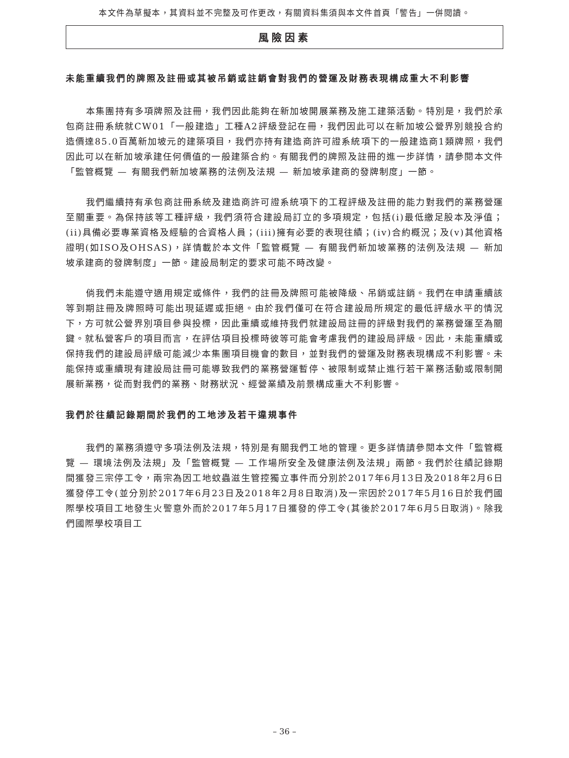本文件為草擬本，其資料並不完整及可作更改，有關資料集須與本文件首頁「警告」一併閱讀。
風險因素
未能重續我們的牌照及註冊或其被吊銷或註銷會對我們的營運及財務表現構成重大不利影響
本集團持有多項牌照及註冊，我們因此能夠在新加坡開展業務及施工建築活動。特別是，我們於承包商註冊系統就CW01「一般建造」工種A2評級登記在冊，我們因此可以在新加坡公營界別競投合約造價達85.0百萬新加坡元的建築項目，我們亦持有建造商許可證系統項下的一般建造商1類牌照，我們因此可以在新加坡承建任何價值的一般建築合約。有關我們的牌照及註冊的進一步詳情，請參閱本文件「監管概覽 — 有關我們新加坡業務的法例及法規 — 新加坡承建商的發牌制度」一節。
我們繼續持有承包商註冊系統及建造商許可證系統項下的工程評級及註冊的能力對我們的業務營運至關重要。為保持該等工種評級，我們須符合建設局訂立的多項規定，包括(i)最低繳足股本及淨值；(ii)具備必要專業資格及經驗的合資格人員；(iii)擁有必要的表現往績；(iv)合約概況；及(v)其他資格證明(如ISO及OHSAS)，詳情載於本文件「監管概覽 — 有關我們新加坡業務的法例及法規 — 新加坡承建商的發牌制度」一節。建設局制定的要求可能不時改變。
倘我們未能遵守適用規定或條件，我們的註冊及牌照可能被降級、吊銷或註銷。我們在申請重續該等到期註冊及牌照時可能出現延遲或拒絕。由於我們僅可在符合建設局所規定的最低評級水平的情況下，方可就公營界別項目參與投標，因此重續或維持我們就建設局註冊的評級對我們的業務營運至為關鍵。就私營客戶的項目而言，在評估項目投標時彼等可能會考慮我們的建設局評級。因此，未能重續或保持我們的建設局評級可能減少本集團項目機會的數目，並對我們的營運及財務表現構成不利影響。未能保持或重續現有建設局註冊可能導致我們的業務營運暫停、被限制或禁止進行若干業務活動或限制開展新業務，從而對我們的業務、財務狀況、經營業績及前景構成重大不利影響。
我們於往績記錄期間於我們的工地涉及若干違規事件
我們的業務須遵守多項法例及法規，特別是有關我們工地的管理。更多詳情請參閱本文件「監管概覽 — 環境法例及法規」及「監管概覽 — 工作場所安全及健康法例及法規」兩節。我們於往績記錄期間獲發三宗停工令，兩宗為因工地蚊蟲滋生管控獨立事件而分別於2017年6月13日及2018年2月6日獲發停工令(並分別於2017年6月23日及2018年2月8日取消)及一宗因於2017年5月16日於我們國際學校項目工地發生火警意外而於2017年5月17日獲發的停工令(其後於2017年6月5日取消)。除我們國際學校項目工
– 36 –